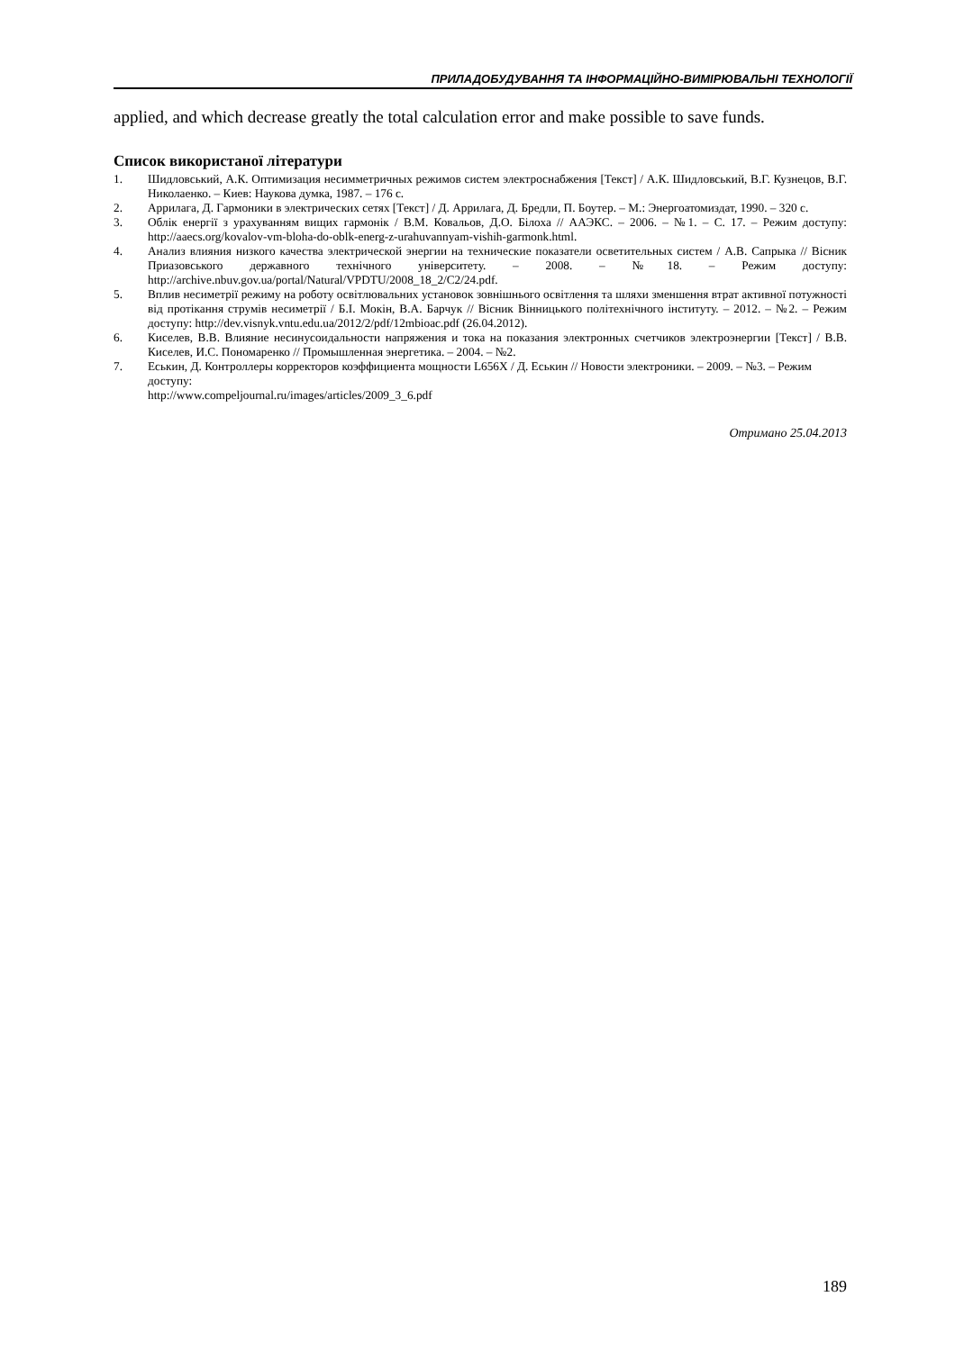ПРИЛАДОБУДУВАННЯ ТА ІНФОРМАЦІЙНО-ВИМІРЮВАЛЬНІ ТЕХНОЛОГІЇ
applied, and which decrease greatly the total calculation error and make possible to save funds.
Список використаної літератури
1. Шидловський, А.К. Оптимизация несимметричных режимов систем электроснабжения [Текст] / А.К. Шидловський, В.Г. Кузнецов, В.Г. Николаенко. – Киев: Наукова думка, 1987. – 176 с.
2. Аррилага, Д. Гармоники в электрических сетях [Текст] / Д. Аррилага, Д. Бредли, П. Боутер. – М.: Энергоатомиздат, 1990. – 320 с.
3. Облік енергії з урахуванням вищих гармонік / В.М. Ковальов, Д.О. Білоха // ААЭКС. – 2006. – №1. – С. 17. – Режим доступу: http://aaecs.org/kovalov-vm-bloha-do-oblk-energ-z-urahuvannyam-vishih-garmonk.html.
4. Анализ влияния низкого качества электрической энергии на технические показатели осветительных систем / А.В. Сапрыка // Вісник Приазовського державного технічного університету. – 2008. – №18. – Режим доступу: http://archive.nbuv.gov.ua/portal/Natural/VPDTU/2008_18_2/C2/24.pdf.
5. Вплив несиметрії режиму на роботу освітлювальних установок зовнішнього освітлення та шляхи зменшення втрат активної потужності від протікання струмів несиметрії / Б.І. Мокін, В.А. Барчук // Вісник Вінницького політехнічного інституту. – 2012. – №2. – Режим доступу: http://dev.visnyk.vntu.edu.ua/2012/2/pdf/12mbioac.pdf (26.04.2012).
6. Киселев, В.В. Влияние несинусоидальности напряжения и тока на показания электронных счетчиков электроэнергии [Текст] / В.В. Киселев, И.С. Пономаренко // Промышленная энергетика. – 2004. – №2.
7. Еськин, Д. Контроллеры корректоров коэффициента мощности L656X / Д. Еськин // Новости электроники. – 2009. – №3. – Режим доступу:
http://www.compeljournal.ru/images/articles/2009_3_6.pdf
Отримано 25.04.2013
189